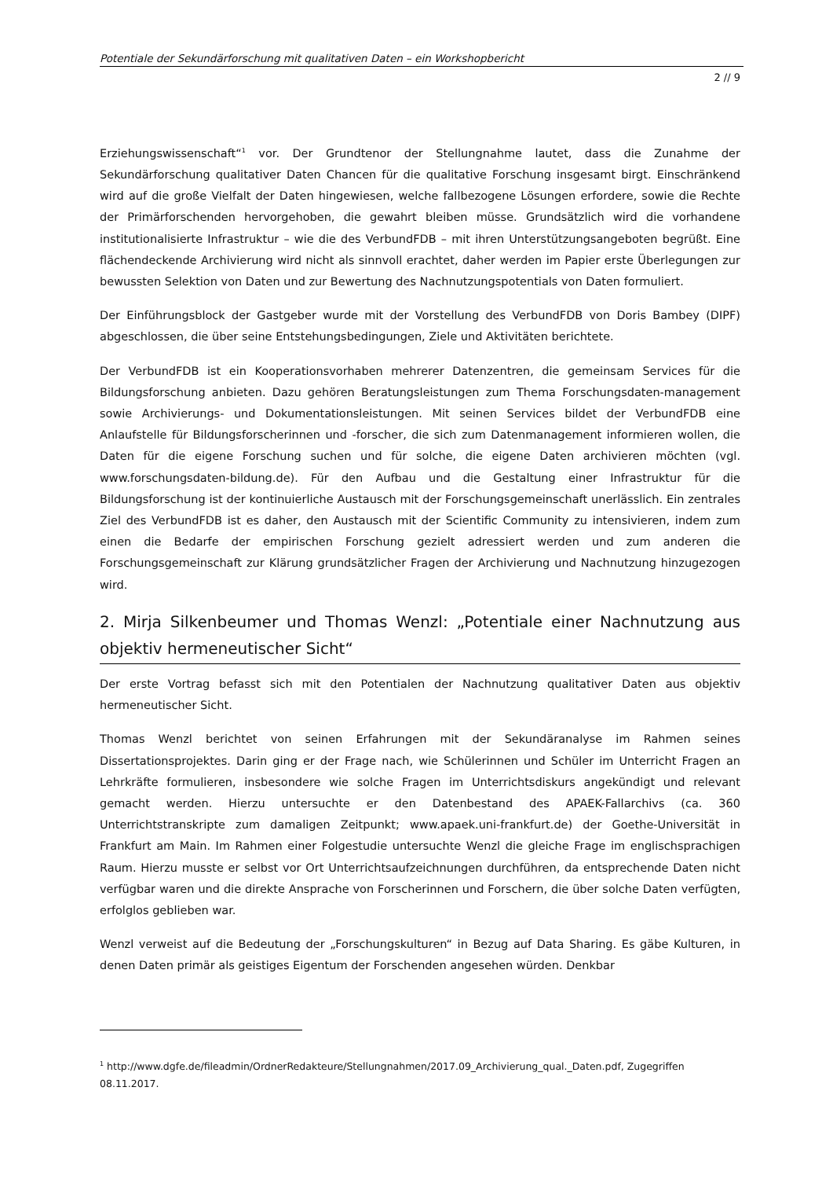Potentiale der Sekundärforschung mit qualitativen Daten – ein Workshopbericht
2 // 9
Erziehungswissenschaft“<sup>1</sup> vor. Der Grundtenor der Stellungnahme lautet, dass die Zunahme der Sekundärforschung qualitativer Daten Chancen für die qualitative Forschung insgesamt birgt. Einschränkend wird auf die große Vielfalt der Daten hingewiesen, welche fallbezogene Lösungen erfordere, sowie die Rechte der Primärforschenden hervorgehoben, die gewahrt bleiben müsse. Grundsätzlich wird die vorhandene institutionalisierte Infrastruktur – wie die des VerbundFDB – mit ihren Unterstützungsangeboten begrüßt. Eine flächendeckende Archivierung wird nicht als sinnvoll erachtet, daher werden im Papier erste Überlegungen zur bewussten Selektion von Daten und zur Bewertung des Nachnutzungspotentials von Daten formuliert.
Der Einführungsblock der Gastgeber wurde mit der Vorstellung des VerbundFDB von Doris Bambey (DIPF) abgeschlossen, die über seine Entstehungsbedingungen, Ziele und Aktivitäten berichtete.
Der VerbundFDB ist ein Kooperationsvorhaben mehrerer Datenzentren, die gemeinsam Services für die Bildungsforschung anbieten. Dazu gehören Beratungsleistungen zum Thema Forschungsdaten-management sowie Archivierungs- und Dokumentationsleistungen. Mit seinen Services bildet der VerbundFDB eine Anlaufstelle für Bildungsforscherinnen und -forscher, die sich zum Datenmanagement informieren wollen, die Daten für die eigene Forschung suchen und für solche, die eigene Daten archivieren möchten (vgl. www.forschungsdaten-bildung.de). Für den Aufbau und die Gestaltung einer Infrastruktur für die Bildungsforschung ist der kontinuierliche Austausch mit der Forschungsgemeinschaft unerlässlich. Ein zentrales Ziel des VerbundFDB ist es daher, den Austausch mit der Scientific Community zu intensivieren, indem zum einen die Bedarfe der empirischen Forschung gezielt adressiert werden und zum anderen die Forschungsgemeinschaft zur Klärung grundsätzlicher Fragen der Archivierung und Nachnutzung hinzugezogen wird.
2. Mirja Silkenbeumer und Thomas Wenzl: „Potentiale einer Nachnutzung aus objektiv hermeneutischer Sicht“
Der erste Vortrag befasst sich mit den Potentialen der Nachnutzung qualitativer Daten aus objektiv hermeneutischer Sicht.
Thomas Wenzl berichtet von seinen Erfahrungen mit der Sekundäranalyse im Rahmen seines Dissertationsprojektes. Darin ging er der Frage nach, wie Schülerinnen und Schüler im Unterricht Fragen an Lehrkräfte formulieren, insbesondere wie solche Fragen im Unterrichtsdiskurs angekündigt und relevant gemacht werden. Hierzu untersuchte er den Datenbestand des APAEK-Fallarchivs (ca. 360 Unterrichtstranskripte zum damaligen Zeitpunkt; www.apaek.uni-frankfurt.de) der Goethe-Universität in Frankfurt am Main. Im Rahmen einer Folgestudie untersuchte Wenzl die gleiche Frage im englischsprachigen Raum. Hierzu musste er selbst vor Ort Unterrichtsaufzeichnungen durchführen, da entsprechende Daten nicht verfügbar waren und die direkte Ansprache von Forscherinnen und Forschern, die über solche Daten verfügten, erfolglos geblieben war.
Wenzl verweist auf die Bedeutung der „Forschungskulturen“ in Bezug auf Data Sharing. Es gäbe Kulturen, in denen Daten primär als geistiges Eigentum der Forschenden angesehen würden. Denkbar
<sup>1</sup> http://www.dgfe.de/fileadmin/OrdnerRedakteure/Stellungnahmen/2017.09_Archivierung_qual._Daten.pdf, Zugegriffen 08.11.2017.